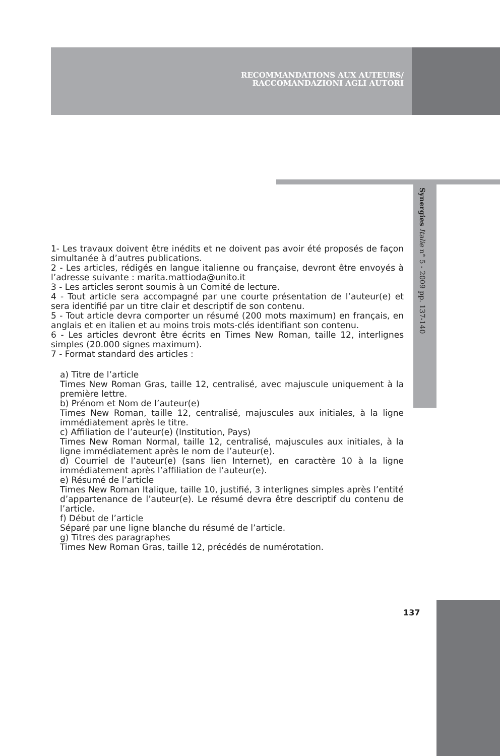RECOMMANDATIONS AUX AUTEURS/
RACCOMANDAZIONI AGLI AUTORI
Synergies Italie n° 5 - 2009 pp. 137-140
1- Les travaux doivent être inédits et ne doivent pas avoir été proposés de façon simultanée à d’autres publications.
2 - Les articles, rédigés en langue italienne ou française, devront être envoyés à l’adresse suivante : marita.mattioda@unito.it
3 - Les articles seront soumis à un Comité de lecture.
4 - Tout article sera accompagné par une courte présentation de l’auteur(e) et sera identifié par un titre clair et descriptif de son contenu.
5 - Tout article devra comporter un résumé (200 mots maximum) en français, en anglais et en italien et au moins trois mots-clés identifiant son contenu.
6 - Les articles devront être écrits en Times New Roman, taille 12, interlignes simples (20.000 signes maximum).
7 - Format standard des articles :
a) Titre de l’article
Times New Roman Gras, taille 12, centralisé, avec majuscule uniquement à la première lettre.
b) Prénom et Nom de l’auteur(e)
Times New Roman, taille 12, centralisé, majuscules aux initiales, à la ligne immédiatement après le titre.
c) Affiliation de l’auteur(e) (Institution, Pays)
Times New Roman Normal, taille 12, centralisé, majuscules aux initiales, à la ligne immédiatement après le nom de l’auteur(e).
d) Courriel de l’auteur(e) (sans lien Internet), en caractère 10 à la ligne immédiatement après l’affiliation de l’auteur(e).
e) Résumé de l’article
Times New Roman Italique, taille 10, justifié, 3 interlignes simples après l’entité d’appartenance de l’auteur(e). Le résumé devra être descriptif du contenu de l’article.
f) Début de l’article
Séparé par une ligne blanche du résumé de l’article.
g) Titres des paragraphes
Times New Roman Gras, taille 12, précédés de numérotation.
137